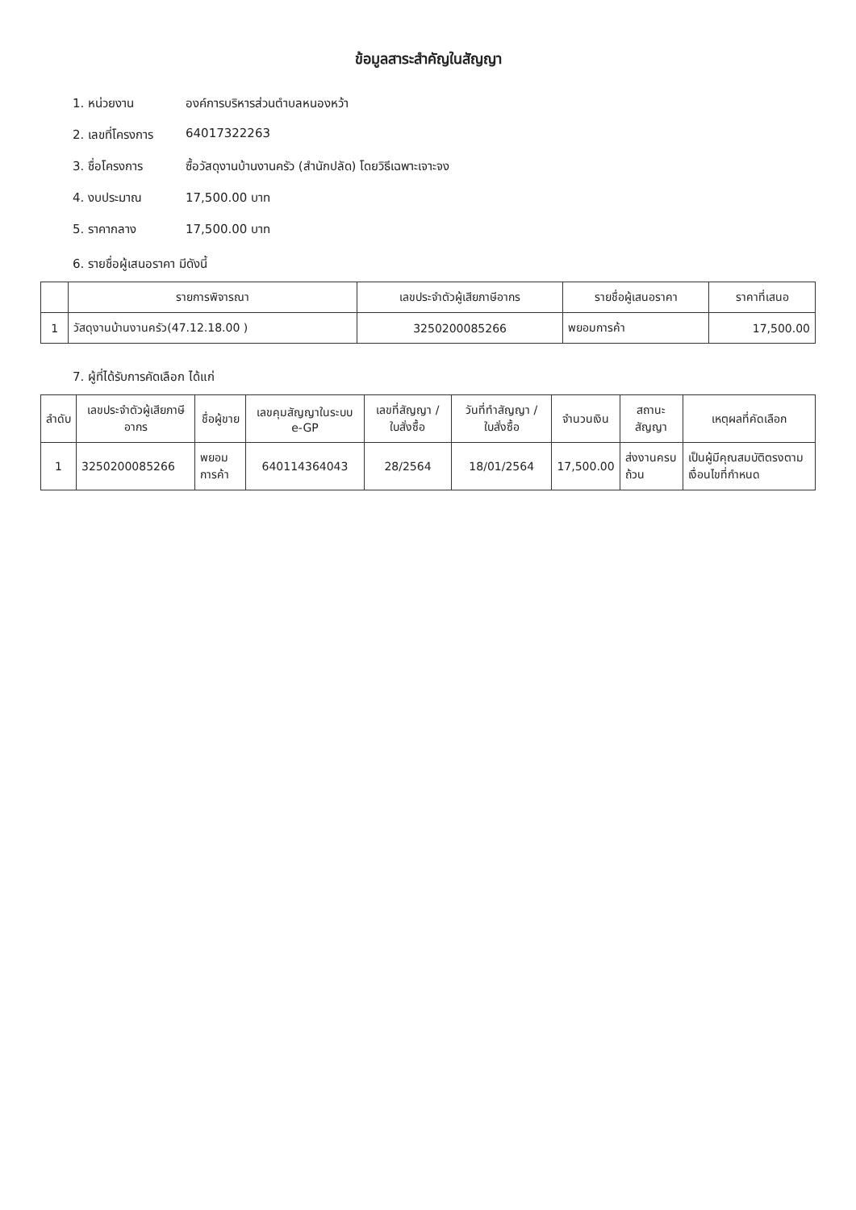ข้อมูลสาระสำคัญในสัญญา
1. หน่วยงาน องค์การบริหารส่วนตำบลหนองหว้า
2. เลขที่โครงการ 64017322263
3. ชื่อโครงการ ซื้อวัสดุงานบ้านงานครัว (สำนักปลัด) โดยวิธีเฉพาะเจาะจง
4. งบประมาณ 17,500.00 บาท
5. ราคากลาง 17,500.00 บาท
6. รายชื่อผู้เสนอราคา มีดังนี้
| | รายการพิจารณา | เลขประจำตัวผู้เสียภาษีอากร | รายชื่อผู้เสนอราคา | ราคาที่เสนอ |
| --- | --- | --- | --- | --- |
| 1 | วัสดุงานบ้านงานครัว(47.12.18.00 ) | 3250200085266 | พยอมการค้า | 17,500.00 |
7. ผู้ที่ได้รับการคัดเลือก ได้แก่
| ลำดับ | เลขประจำตัวผู้เสียภาษีอากร | ชื่อผู้ขาย | เลขคุมสัญญาในระบบ e-GP | เลขที่สัญญา / ใบสั่งซื้อ | วันที่ทำสัญญา / ใบสั่งซื้อ | จำนวนเงิน | สถานะสัญญา | เหตุผลที่คัดเลือก |
| --- | --- | --- | --- | --- | --- | --- | --- | --- |
| 1 | 3250200085266 | พยอมการค้า | 640114364043 | 28/2564 | 18/01/2564 | 17,500.00 | ส่งงานครบถ้วน | เป็นผู้มีคุณสมบัติตรงตามเงื่อนไขที่กำหนด |